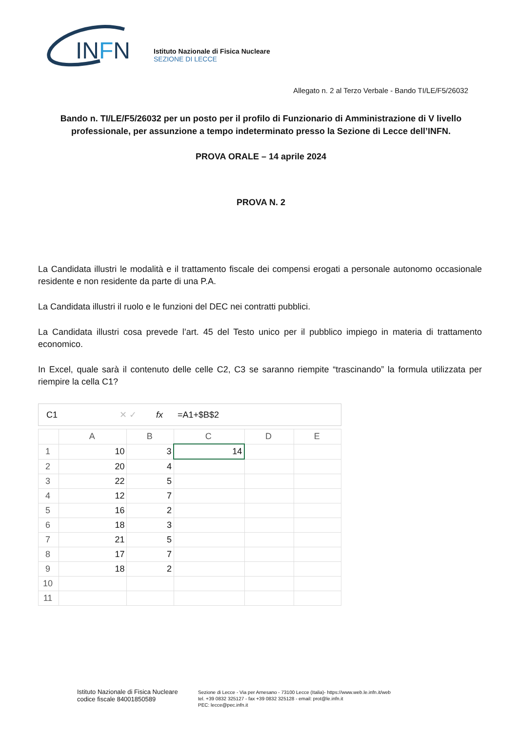INFN
Istituto Nazionale di Fisica Nucleare
SEZIONE DI LECCE
Allegato n. 2 al Terzo Verbale - Bando TI/LE/F5/26032
Bando n. TI/LE/F5/26032 per un posto per il profilo di Funzionario di Amministrazione di V livello professionale, per assunzione a tempo indeterminato presso la Sezione di Lecce dell’INFN.
PROVA ORALE – 14 aprile 2024
PROVA N. 2
La Candidata illustri le modalità e il trattamento fiscale dei compensi erogati a personale autonomo occasionale residente e non residente da parte di una P.A.
La Candidata illustri il ruolo e le funzioni del DEC nei contratti pubblici.
La Candidata illustri cosa prevede l’art. 45 del Testo unico per il pubblico impiego in materia di trattamento economico.
In Excel, quale sarà il contenuto delle celle C2, C3 se saranno riempite “trascinando” la formula utilizzata per riempire la cella C1?
C1 ✕ ✓ fx =A1+$B$2
| | A | B | C | D | E |
| --- | --- | --- | --- | --- | --- |
| 1 | 10 | 3 | 14 | | |
| 2 | 20 | 4 | | | |
| 3 | 22 | 5 | | | |
| 4 | 12 | 7 | | | |
| 5 | 16 | 2 | | | |
| 6 | 18 | 3 | | | |
| 7 | 21 | 5 | | | |
| 8 | 17 | 7 | | | |
| 9 | 18 | 2 | | | |
| 10 | | | | | |
| 11 | | | | | |
Istituto Nazionale di Fisica Nucleare
codice fiscale 84001850589
Sezione di Lecce - Via per Arnesano - 73100 Lecce (Italia)- https://www.web.le.infn.it/web
tel. +39 0832 325127 - fax +39 0832 325128 - email: prot@le.infn.it
PEC: lecce@pec.infn.it